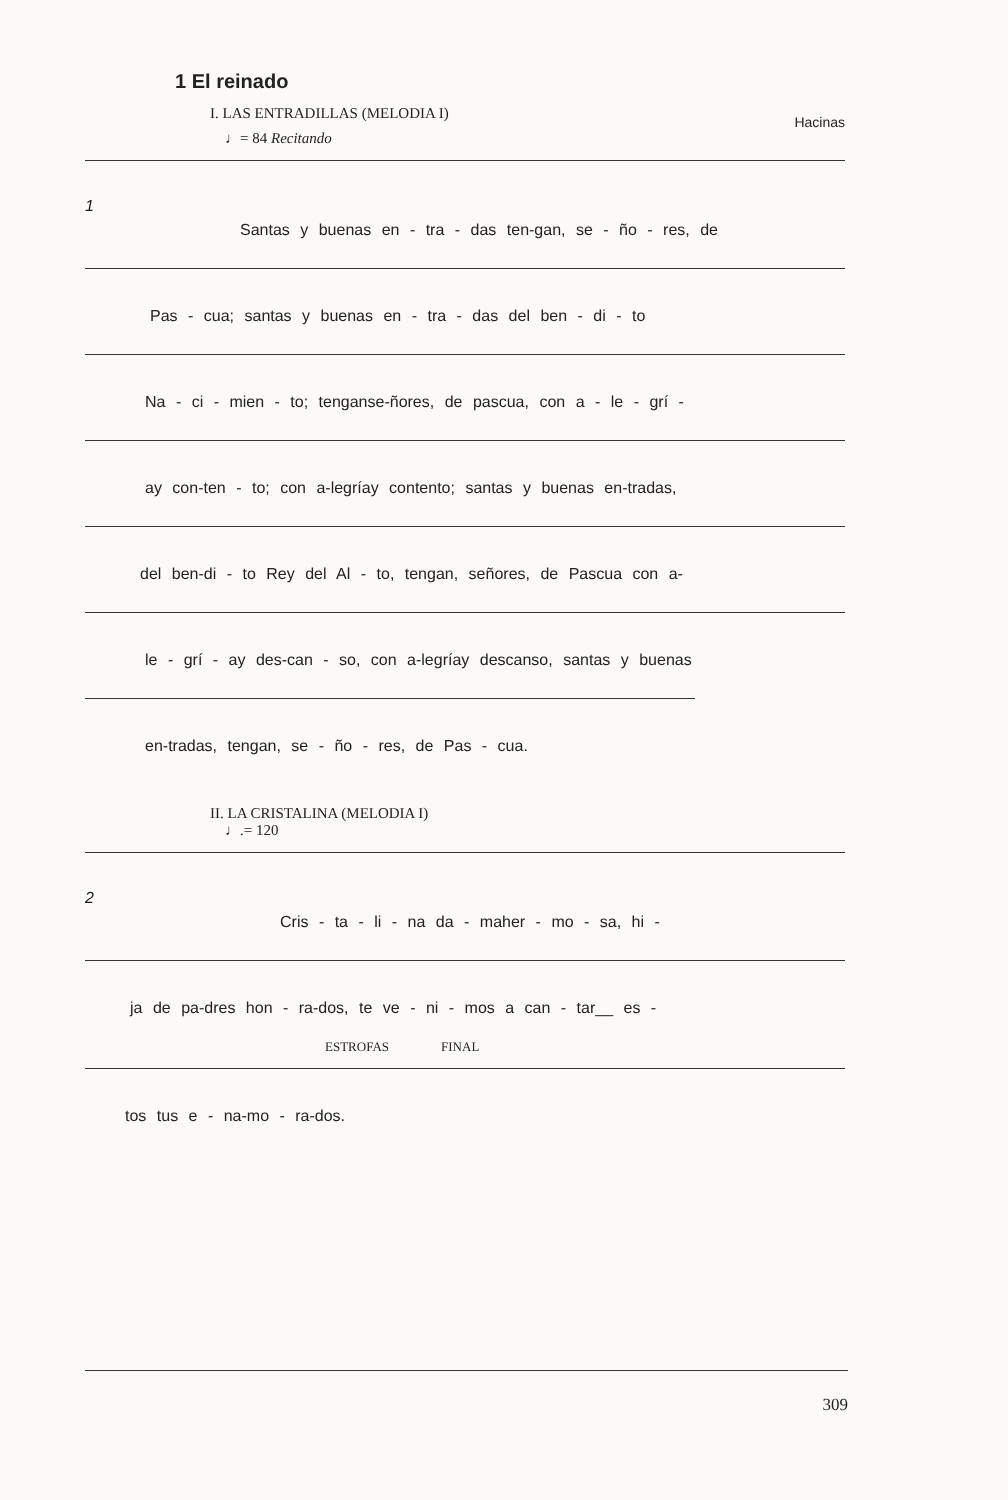1 El reinado
I. LAS ENTRADILLAS (MELODIA I)
Hacinas
♩= 84 Recitando
1
Santas y buenas en - tra - das ten-gan, se - ño - res, de
Pas - cua; santas y buenas en - tra - das del ben - di - to
Na - ci - mien - to; tenganse-ñores, de pascua, con a - le - grí -
ay con-ten - to; con a-legríay contento; santas y buenas en-tradas,
del ben-di - to Rey del Al - to, tengan, señores, de Pascua con a-
le - grí - ay des-can - so, con a-legríay descanso, santas y buenas
en-tradas, tengan, se - ño - res, de Pas - cua.
II. LA CRISTALINA (MELODIA I)
♩.= 120
2
Cris - ta - li - na da - maher - mo - sa, hi -
ja de pa-dres hon - ra-dos, te ve - ni - mos a can - tar__ es -
ESTROFAS FINAL
tos tus e - na-mo - ra-dos.
309